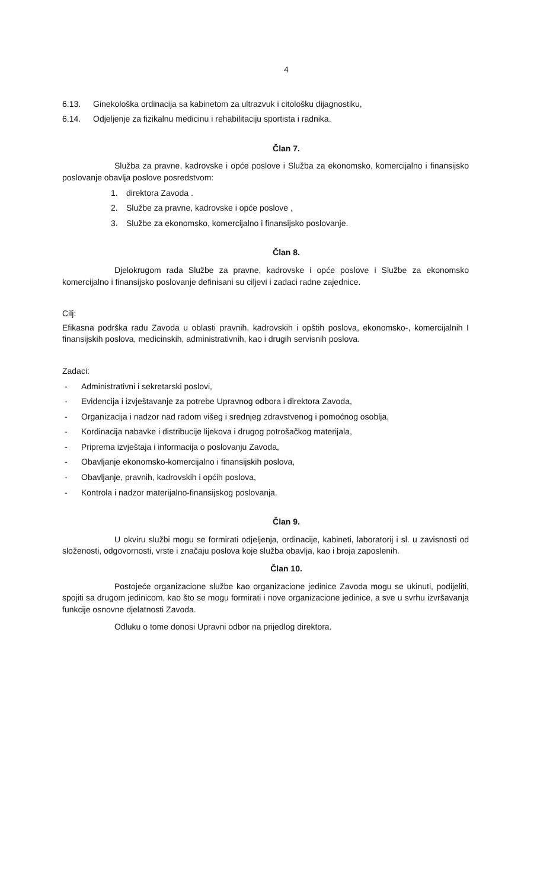4
6.13. Ginekološka ordinacija sa kabinetom za ultrazvuk i citološku dijagnostiku,
6.14. Odjeljenje za fizikalnu medicinu i rehabilitaciju sportista i radnika.
Član 7.
Služba za pravne, kadrovske i opće poslove i Služba za ekonomsko, komercijalno i finansijsko poslovanje obavlja poslove posredstvom:
1. direktora Zavoda .
2. Službe za pravne, kadrovske i opće poslove ,
3. Službe za ekonomsko, komercijalno i finansijsko poslovanje.
Član 8.
Djelokrugom rada Službe za pravne, kadrovske i opće poslove i Službe za ekonomsko komercijalno i finansijsko poslovanje definisani su ciljevi i zadaci radne zajednice.
Cilj:
Efikasna podrška radu Zavoda u oblasti pravnih, kadrovskih i opštih poslova, ekonomsko-, komercijalnih I finansijskih poslova, medicinskih, administrativnih, kao i drugih servisnih poslova.
Zadaci:
- Administrativni i sekretarski poslovi,
- Evidencija i izvještavanje za potrebe Upravnog odbora i direktora Zavoda,
- Organizacija i nadzor nad radom višeg i srednjeg zdravstvenog i pomoćnog osoblja,
- Kordinacija nabavke i distribucije lijekova i drugog potrošačkog materijala,
- Priprema izvještaja i informacija o poslovanju Zavoda,
- Obavljanje ekonomsko-komercijalno i finansijskih poslova,
- Obavljanje, pravnih, kadrovskih i općih poslova,
- Kontrola i nadzor materijalno-finansijskog poslovanja.
Član 9.
U okviru službi mogu se formirati odjeljenja, ordinacije, kabineti, laboratorij i sl. u zavisnosti od složenosti, odgovornosti, vrste i značaju poslova koje služba obavlja, kao i broja zaposlenih.
Član 10.
Postojeće organizacione službe kao organizacione jedinice Zavoda mogu se ukinuti, podijeliti, spojiti sa drugom jedinicom, kao što se mogu formirati i nove organizacione jedinice, a sve u svrhu izvršavanja funkcije osnovne djelatnosti Zavoda.
Odluku o tome donosi Upravni odbor na prijedlog direktora.